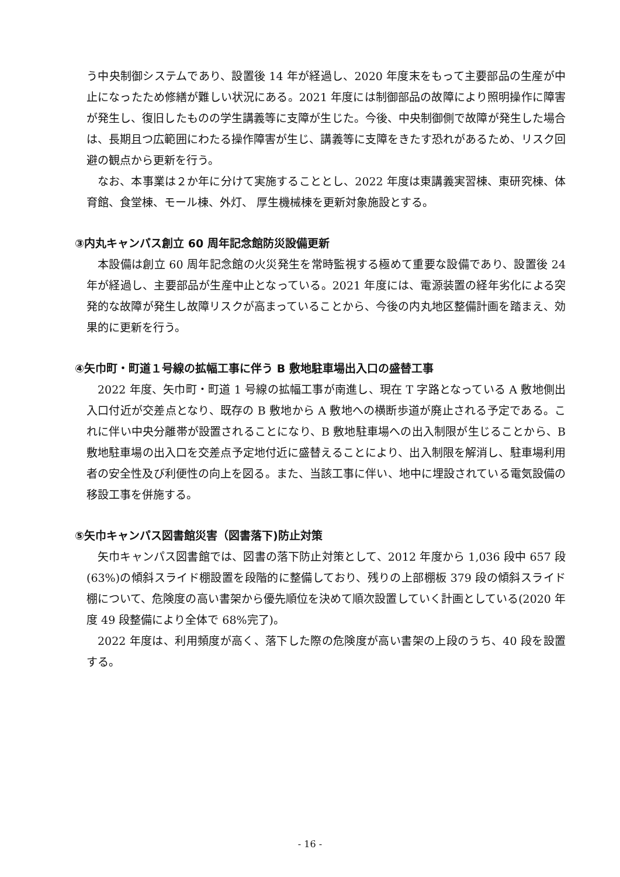う中央制御システムであり、設置後 14 年が経過し、2020 年度末をもって主要部品の生産が中止になったため修繕が難しい状況にある。2021 年度には制御部品の故障により照明操作に障害が発生し、復旧したものの学生講義等に支障が生じた。今後、中央制御側で故障が発生した場合は、長期且つ広範囲にわたる操作障害が生じ、講義等に支障をきたす恐れがあるため、リスク回避の観点から更新を行う。
なお、本事業は２か年に分けて実施することとし、2022 年度は東講義実習棟、東研究棟、体育館、食堂棟、モール棟、外灯、 厚生機械棟を更新対象施設とする。
③内丸キャンパス創立 60 周年記念館防災設備更新
本設備は創立 60 周年記念館の火災発生を常時監視する極めて重要な設備であり、設置後 24 年が経過し、主要部品が生産中止となっている。2021 年度には、電源装置の経年劣化による突発的な故障が発生し故障リスクが高まっていることから、今後の内丸地区整備計画を踏まえ、効果的に更新を行う。
④矢巾町・町道１号線の拡幅工事に伴う B 敷地駐車場出入口の盛替工事
2022 年度、矢巾町・町道 1 号線の拡幅工事が南進し、現在 T 字路となっている A 敷地側出入口付近が交差点となり、既存の B 敷地から A 敷地への横断歩道が廃止される予定である。これに伴い中央分離帯が設置されることになり、B 敷地駐車場への出入制限が生じることから、B 敷地駐車場の出入口を交差点予定地付近に盛替えることにより、出入制限を解消し、駐車場利用者の安全性及び利便性の向上を図る。また、当該工事に伴い、地中に埋設されている電気設備の移設工事を併施する。
⑤矢巾キャンパス図書館災害（図書落下)防止対策
矢巾キャンパス図書館では、図書の落下防止対策として、2012 年度から 1,036 段中 657 段(63%)の傾斜スライド棚設置を段階的に整備しており、残りの上部棚板 379 段の傾斜スライド棚について、危険度の高い書架から優先順位を決めて順次設置していく計画としている(2020 年度 49 段整備により全体で 68%完了)。
2022 年度は、利用頻度が高く、落下した際の危険度が高い書架の上段のうち、40 段を設置する。
- 16 -